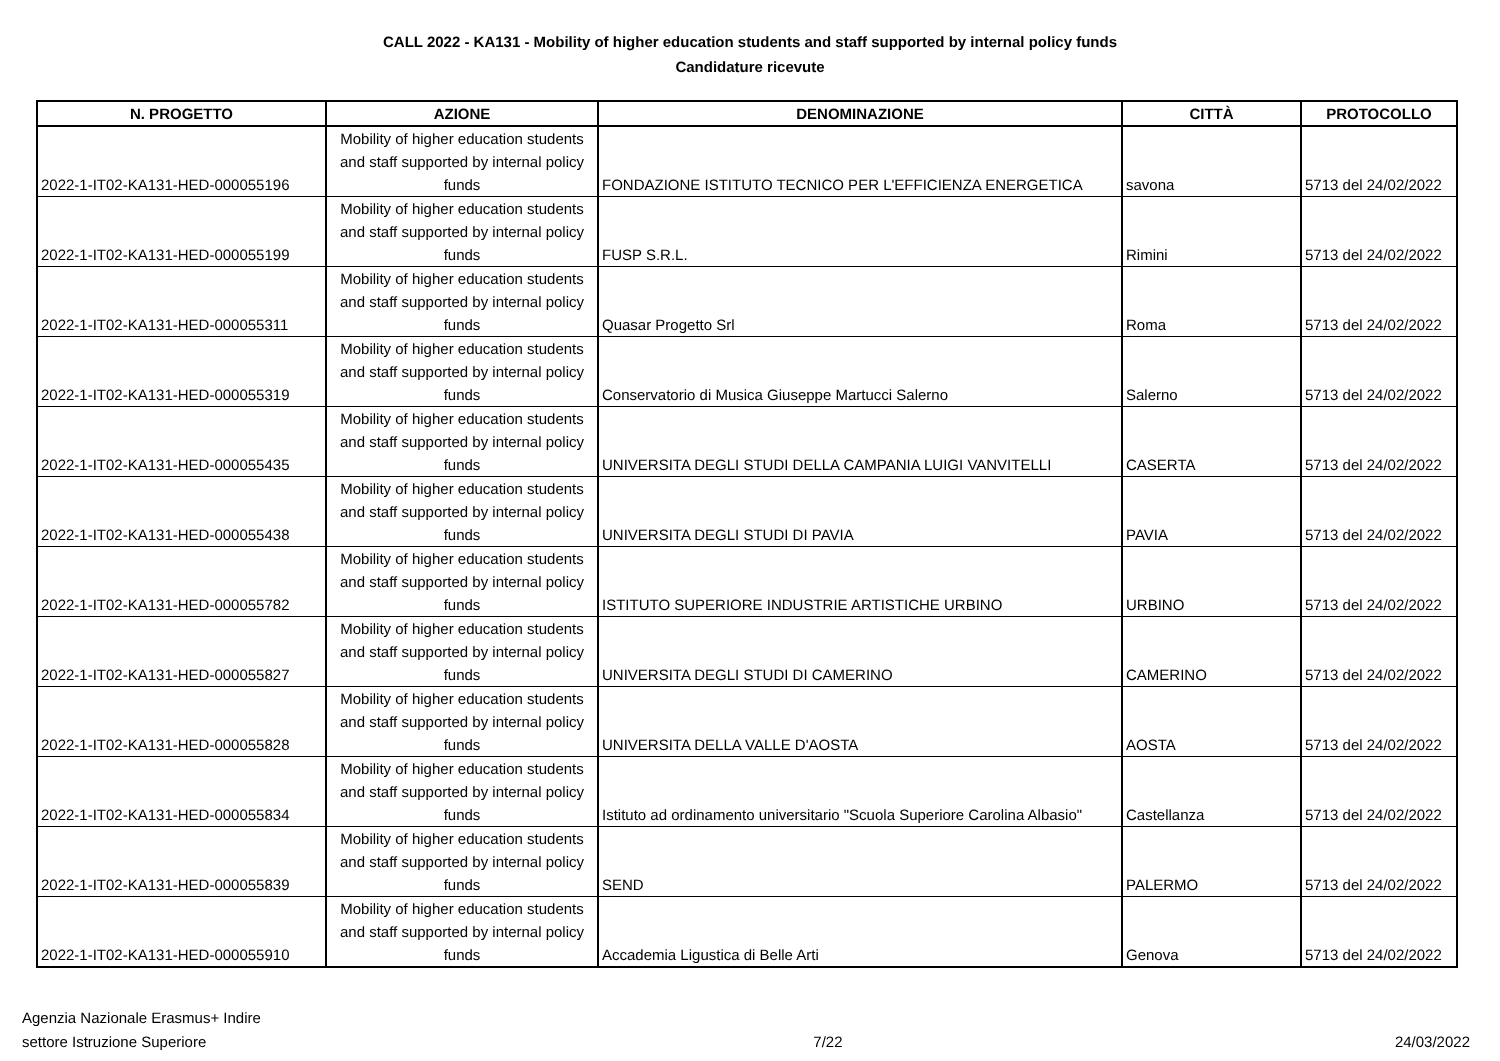CALL 2022 - KA131 - Mobility of higher education students and staff supported by internal policy funds
Candidature ricevute
| N. PROGETTO | AZIONE | DENOMINAZIONE | CITTÀ | PROTOCOLLO |
| --- | --- | --- | --- | --- |
| 2022-1-IT02-KA131-HED-000055196 | Mobility of higher education students and staff supported by internal policy funds | FONDAZIONE ISTITUTO TECNICO PER L'EFFICIENZA ENERGETICA | savona | 5713 del 24/02/2022 |
| 2022-1-IT02-KA131-HED-000055199 | Mobility of higher education students and staff supported by internal policy funds | FUSP S.R.L. | Rimini | 5713 del 24/02/2022 |
| 2022-1-IT02-KA131-HED-000055311 | Mobility of higher education students and staff supported by internal policy funds | Quasar Progetto Srl | Roma | 5713 del 24/02/2022 |
| 2022-1-IT02-KA131-HED-000055319 | Mobility of higher education students and staff supported by internal policy funds | Conservatorio di Musica Giuseppe Martucci Salerno | Salerno | 5713 del 24/02/2022 |
| 2022-1-IT02-KA131-HED-000055435 | Mobility of higher education students and staff supported by internal policy funds | UNIVERSITA DEGLI STUDI DELLA CAMPANIA LUIGI VANVITELLI | CASERTA | 5713 del 24/02/2022 |
| 2022-1-IT02-KA131-HED-000055438 | Mobility of higher education students and staff supported by internal policy funds | UNIVERSITA DEGLI STUDI DI PAVIA | PAVIA | 5713 del 24/02/2022 |
| 2022-1-IT02-KA131-HED-000055782 | Mobility of higher education students and staff supported by internal policy funds | ISTITUTO SUPERIORE INDUSTRIE ARTISTICHE URBINO | URBINO | 5713 del 24/02/2022 |
| 2022-1-IT02-KA131-HED-000055827 | Mobility of higher education students and staff supported by internal policy funds | UNIVERSITA DEGLI STUDI DI CAMERINO | CAMERINO | 5713 del 24/02/2022 |
| 2022-1-IT02-KA131-HED-000055828 | Mobility of higher education students and staff supported by internal policy funds | UNIVERSITA DELLA VALLE D'AOSTA | AOSTA | 5713 del 24/02/2022 |
| 2022-1-IT02-KA131-HED-000055834 | Mobility of higher education students and staff supported by internal policy funds | Istituto ad ordinamento universitario "Scuola Superiore Carolina Albasio" | Castellanza | 5713 del 24/02/2022 |
| 2022-1-IT02-KA131-HED-000055839 | Mobility of higher education students and staff supported by internal policy funds | SEND | PALERMO | 5713 del 24/02/2022 |
| 2022-1-IT02-KA131-HED-000055910 | Mobility of higher education students and staff supported by internal policy funds | Accademia Ligustica di Belle Arti | Genova | 5713 del 24/02/2022 |
Agenzia Nazionale Erasmus+ Indire
settore Istruzione Superiore
7/22
24/03/2022